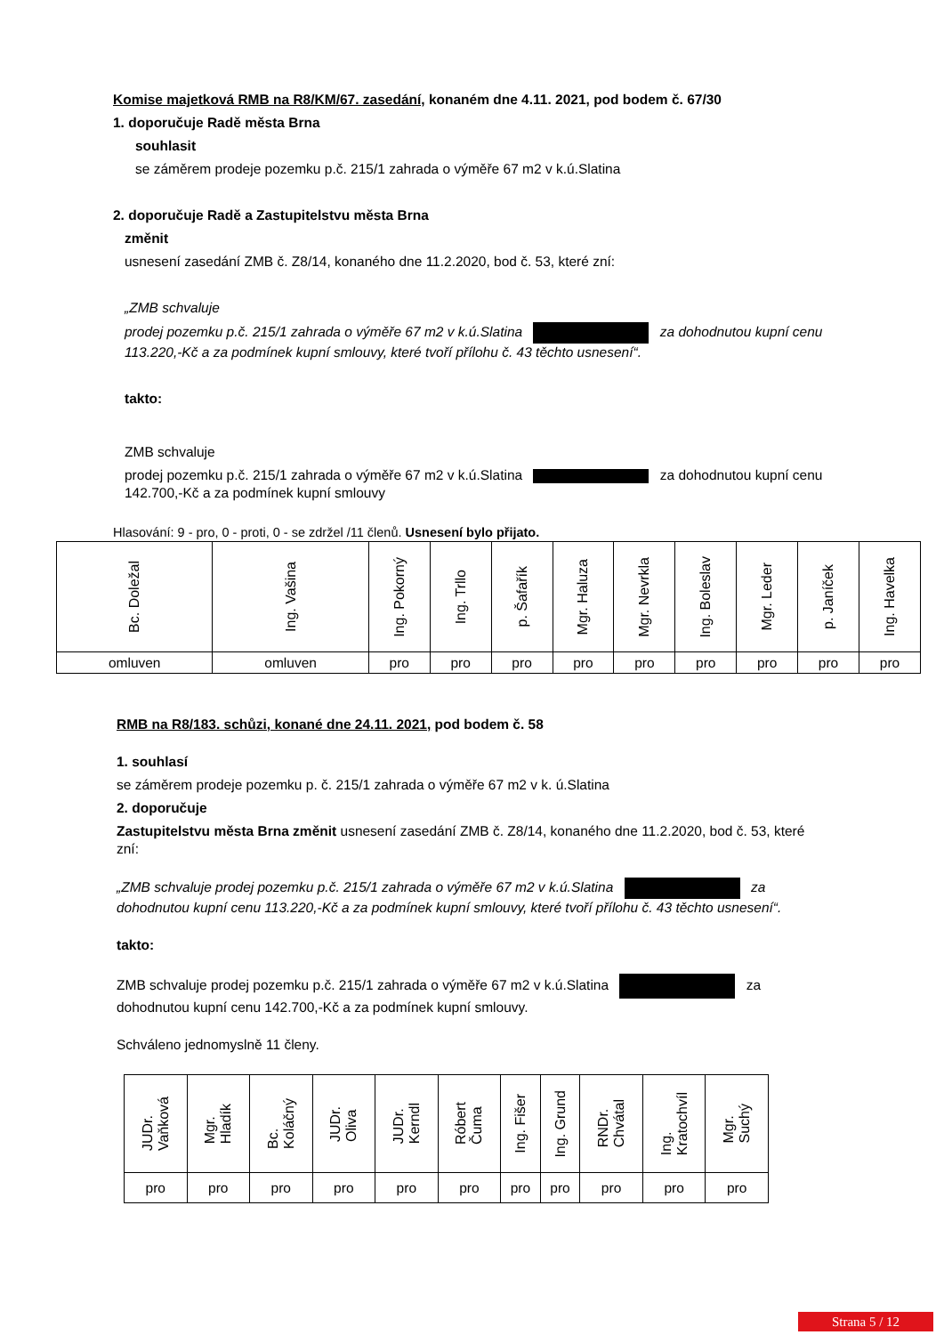Komise majetková RMB na R8/KM/67. zasedání, konaném dne 4.11. 2021, pod bodem č. 67/30
1. doporučuje Radě města Brna
souhlasit
se záměrem prodeje pozemku p.č. 215/1 zahrada o výměře 67 m2 v k.ú.Slatina
2. doporučuje Radě a Zastupitelstvu města Brna
změnit
usnesení zasedání ZMB č. Z8/14, konaného dne 11.2.2020, bod č. 53, které zní:
„ZMB schvaluje
prodej pozemku p.č. 215/1 zahrada o výměře 67 m2 v k.ú.Slatina za dohodnutou kupní cenu 113.220,-Kč a za podmínek kupní smlouvy, které tvoří přílohu č. 43 těchto usnesení“.
takto:
ZMB schvaluje
prodej pozemku p.č. 215/1 zahrada o výměře 67 m2 v k.ú.Slatina za dohodnutou kupní cenu 142.700,-Kč a za podmínek kupní smlouvy
Hlasování: 9 - pro, 0 - proti, 0 - se zdržel /11 členů. Usnesení bylo přijato.
| Bc. Doležal | Ing. Vašina | Ing. Pokorný | Ing. Trllo | p. Šafařík | Mgr. Haluza | Mgr. Nevrkla | Ing. Boleslav | Mgr. Leder | p. Janíček | Ing. Havelka |
| omluven | omluven | pro | pro | pro | pro | pro | pro | pro | pro | pro |
RMB na R8/183. schůzi, konané dne 24.11. 2021, pod bodem č. 58
1. souhlasí
se záměrem prodeje pozemku p. č. 215/1 zahrada o výměře 67 m2 v k. ú.Slatina
2. doporučuje
Zastupitelstvu města Brna změnit usnesení zasedání ZMB č. Z8/14, konaného dne 11.2.2020, bod č. 53, které zní:
„ZMB schvaluje prodej pozemku p.č. 215/1 zahrada o výměře 67 m2 v k.ú.Slatina za dohodnutou kupní cenu 113.220,-Kč a za podmínek kupní smlouvy, které tvoří přílohu č. 43 těchto usnesení“.
takto:
ZMB schvaluje prodej pozemku p.č. 215/1 zahrada o výměře 67 m2 v k.ú.Slatina za dohodnutou kupní cenu 142.700,-Kč a za podmínek kupní smlouvy.
Schváleno jednomyslně 11 členy.
| JUDr. Vaňková | Mgr. Hladík | Bc. Koláčný | JUDr. Oliva | JUDr. Kerndl | Róbert Čuma | Ing. Fišer | Ing. Grund | RNDr. Chvátal | Ing. Kratochvíl | Mgr. Suchý |
| pro | pro | pro | pro | pro | pro | pro | pro | pro | pro | pro |
Strana 5 / 12